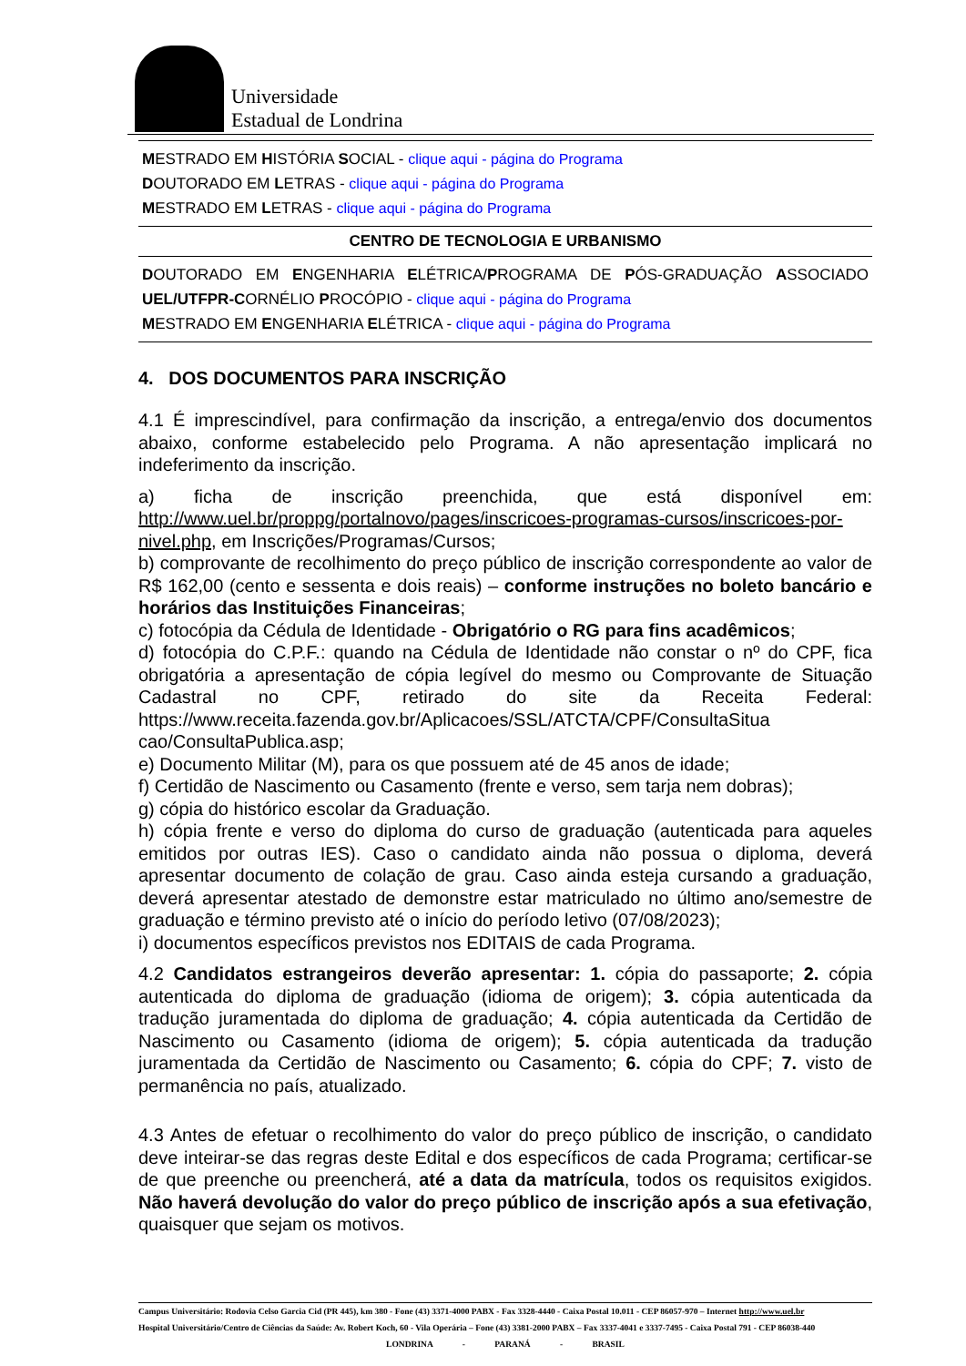Universidade
Estadual de Londrina
MESTRADO EM HISTÓRIA SOCIAL - clique aqui - página do Programa
DOUTORADO EM LETRAS - clique aqui - página do Programa
MESTRADO EM LETRAS - clique aqui - página do Programa
CENTRO DE TECNOLOGIA E URBANISMO
DOUTORADO EM ENGENHARIA ELÉTRICA/PROGRAMA DE PÓS-GRADUAÇÃO ASSOCIADO UEL/UTFPR-CORNÉLIO PROCÓPIO - clique aqui - página do Programa
MESTRADO EM ENGENHARIA ELÉTRICA - clique aqui - página do Programa
4. DOS DOCUMENTOS PARA INSCRIÇÃO
4.1 É imprescindível, para confirmação da inscrição, a entrega/envio dos documentos abaixo, conforme estabelecido pelo Programa. A não apresentação implicará no indeferimento da inscrição.
a) ficha de inscrição preenchida, que está disponível em: http://www.uel.br/proppg/portalnovo/pages/inscricoes-programas-cursos/inscricoes-por-nivel.php, em Inscrições/Programas/Cursos;
b) comprovante de recolhimento do preço público de inscrição correspondente ao valor de R$ 162,00 (cento e sessenta e dois reais) – conforme instruções no boleto bancário e horários das Instituições Financeiras;
c) fotocópia da Cédula de Identidade - Obrigatório o RG para fins acadêmicos;
d) fotocópia do C.P.F.: quando na Cédula de Identidade não constar o nº do CPF, fica obrigatória a apresentação de cópia legível do mesmo ou Comprovante de Situação Cadastral no CPF, retirado do site da Receita Federal: https://www.receita.fazenda.gov.br/Aplicacoes/SSL/ATCTA/CPF/ConsultaSitua cao/ConsultaPublica.asp;
e) Documento Militar (M), para os que possuem até de 45 anos de idade;
f) Certidão de Nascimento ou Casamento (frente e verso, sem tarja nem dobras);
g) cópia do histórico escolar da Graduação.
h) cópia frente e verso do diploma do curso de graduação (autenticada para aqueles emitidos por outras IES). Caso o candidato ainda não possua o diploma, deverá apresentar documento de colação de grau. Caso ainda esteja cursando a graduação, deverá apresentar atestado de demonstre estar matriculado no último ano/semestre de graduação e término previsto até o início do período letivo (07/08/2023);
i) documentos específicos previstos nos EDITAIS de cada Programa.
4.2 Candidatos estrangeiros deverão apresentar: 1. cópia do passaporte; 2. cópia autenticada do diploma de graduação (idioma de origem); 3. cópia autenticada da tradução juramentada do diploma de graduação; 4. cópia autenticada da Certidão de Nascimento ou Casamento (idioma de origem); 5. cópia autenticada da tradução juramentada da Certidão de Nascimento ou Casamento; 6. cópia do CPF; 7. visto de permanência no país, atualizado.
4.3 Antes de efetuar o recolhimento do valor do preço público de inscrição, o candidato deve inteirar-se das regras deste Edital e dos específicos de cada Programa; certificar-se de que preenche ou preencherá, até a data da matrícula, todos os requisitos exigidos. Não haverá devolução do valor do preço público de inscrição após a sua efetivação, quaisquer que sejam os motivos.
Campus Universitário: Rodovia Celso Garcia Cid (PR 445), km 380 - Fone (43) 3371-4000 PABX - Fax 3328-4440 - Caixa Postal 10.011 - CEP 86057-970 – Internet http://www.uel.br
Hospital Universitário/Centro de Ciências da Saúde: Av. Robert Koch, 60 - Vila Operária – Fone (43) 3381-2000 PABX – Fax 3337-4041 e 3337-7495 - Caixa Postal 791 - CEP 86038-440
LONDRINA - PARANÁ - BRASIL